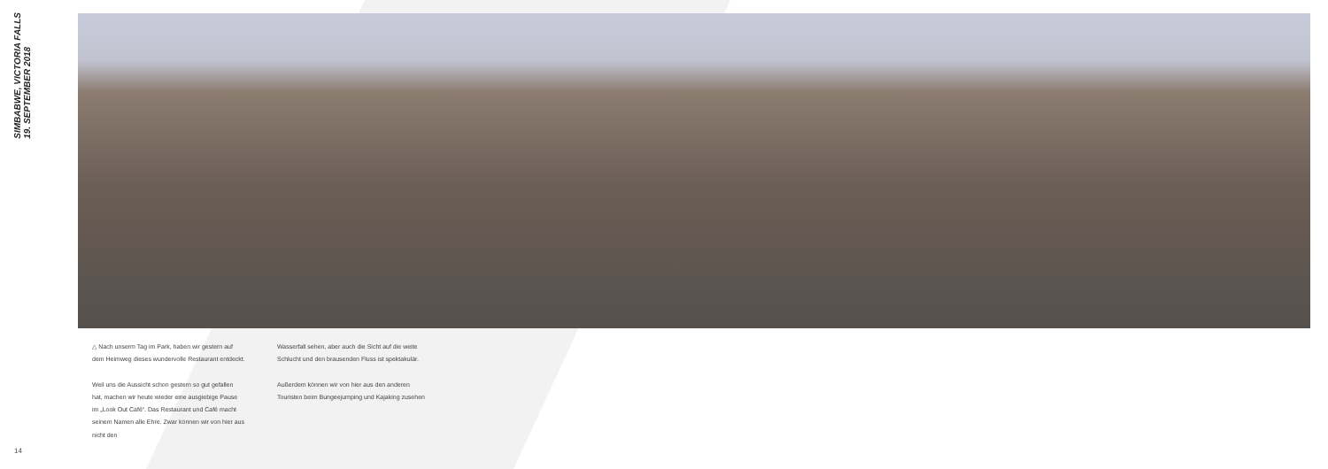SIMBABWE, VICTORIA FALLS
19. SEPTEMBER 2018
△ Nach unserm Tag im Park, haben wir gestern auf dem Heimweg dieses wundervolle Restaurant entdeckt.
Weil uns die Aussicht schon gestern so gut gefallen hat, machen wir heute wieder eine ausgiebige Pause im „Look Out Café“. Das Restaurant und Café macht seinem Namen alle Ehre. Zwar können wir von hier aus nicht den
Wasserfall sehen, aber auch die Sicht auf die weite Schlucht und den brausenden Fluss ist spektakulär.
Außerdem können wir von hier aus den anderen Touristen beim Bungeejumping und Kajaking zusehen
14